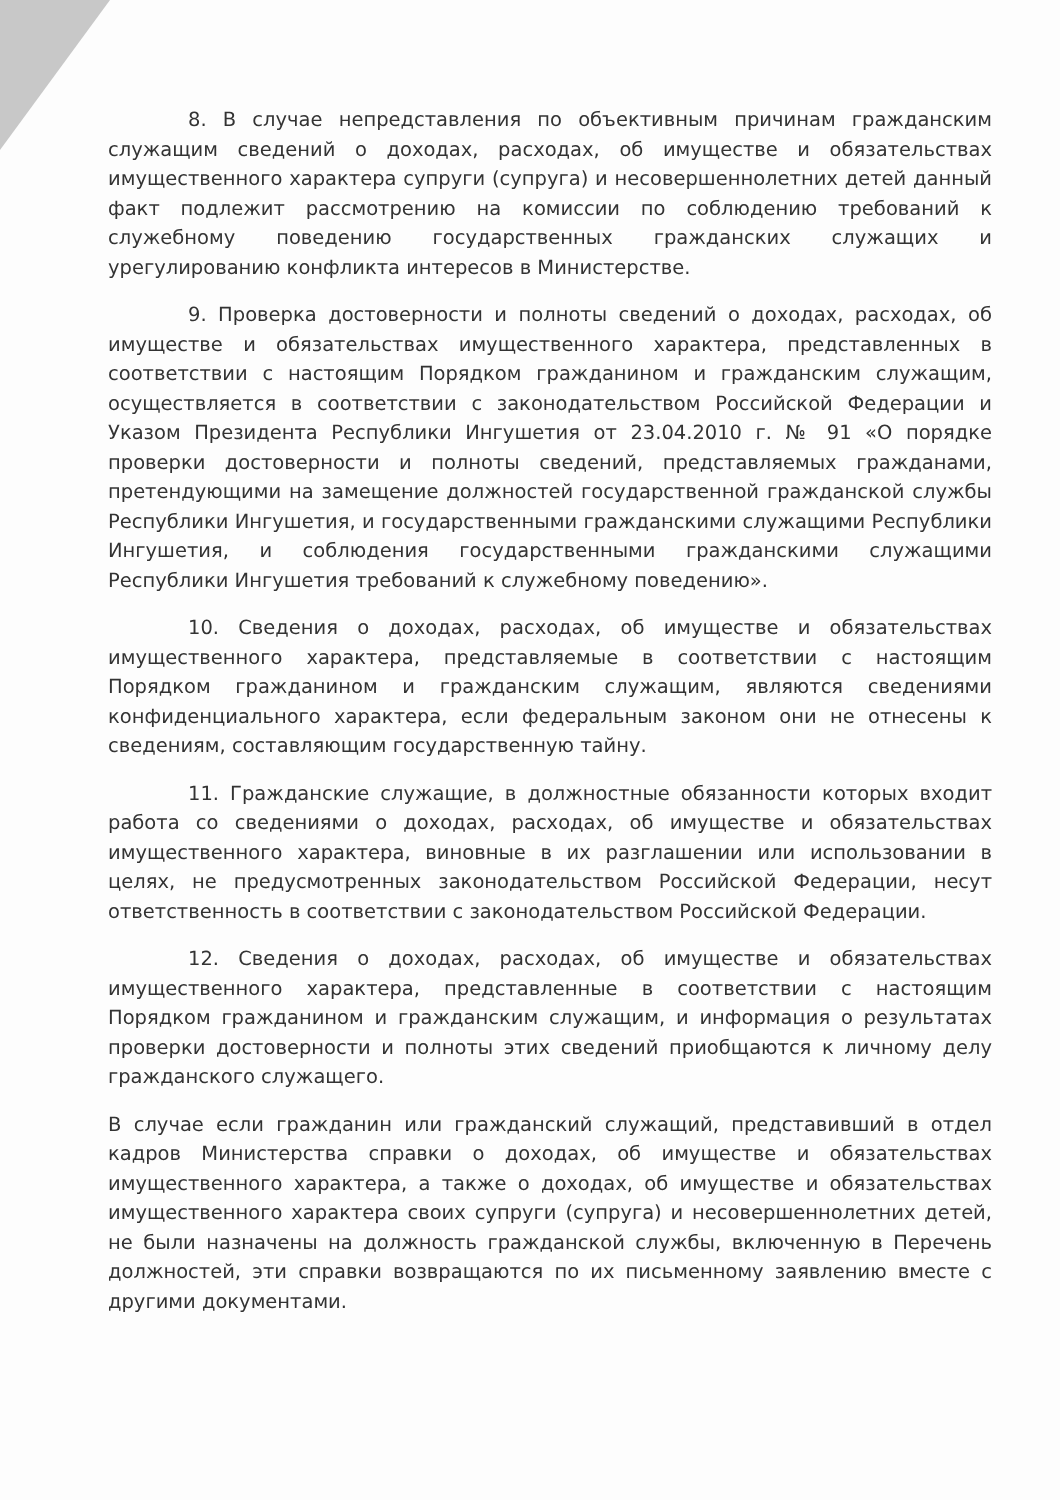8. В случае непредставления по объективным причинам гражданским служащим сведений о доходах, расходах, об имуществе и обязательствах имущественного характера супруги (супруга) и несовершеннолетних детей данный факт подлежит рассмотрению на комиссии по соблюдению требований к служебному поведению государственных гражданских служащих и урегулированию конфликта интересов в Министерстве.
9. Проверка достоверности и полноты сведений о доходах, расходах, об имуществе и обязательствах имущественного характера, представленных в соответствии с настоящим Порядком гражданином и гражданским служащим, осуществляется в соответствии с законодательством Российской Федерации и Указом Президента Республики Ингушетия от 23.04.2010 г. № 91 «О порядке проверки достоверности и полноты сведений, представляемых гражданами, претендующими на замещение должностей государственной гражданской службы Республики Ингушетия, и государственными гражданскими служащими Республики Ингушетия, и соблюдения государственными гражданскими служащими Республики Ингушетия требований к служебному поведению».
10. Сведения о доходах, расходах, об имуществе и обязательствах имущественного характера, представляемые в соответствии с настоящим Порядком гражданином и гражданским служащим, являются сведениями конфиденциального характера, если федеральным законом они не отнесены к сведениям, составляющим государственную тайну.
11. Гражданские служащие, в должностные обязанности которых входит работа со сведениями о доходах, расходах, об имуществе и обязательствах имущественного характера, виновные в их разглашении или использовании в целях, не предусмотренных законодательством Российской Федерации, несут ответственность в соответствии с законодательством Российской Федерации.
12. Сведения о доходах, расходах, об имуществе и обязательствах имущественного характера, представленные в соответствии с настоящим Порядком гражданином и гражданским служащим, и информация о результатах проверки достоверности и полноты этих сведений приобщаются к личному делу гражданского служащего.
В случае если гражданин или гражданский служащий, представивший в отдел кадров Министерства справки о доходах, об имуществе и обязательствах имущественного характера, а также о доходах, об имуществе и обязательствах имущественного характера своих супруги (супруга) и несовершеннолетних детей, не были назначены на должность гражданской службы, включенную в Перечень должностей, эти справки возвращаются по их письменному заявлению вместе с другими документами.